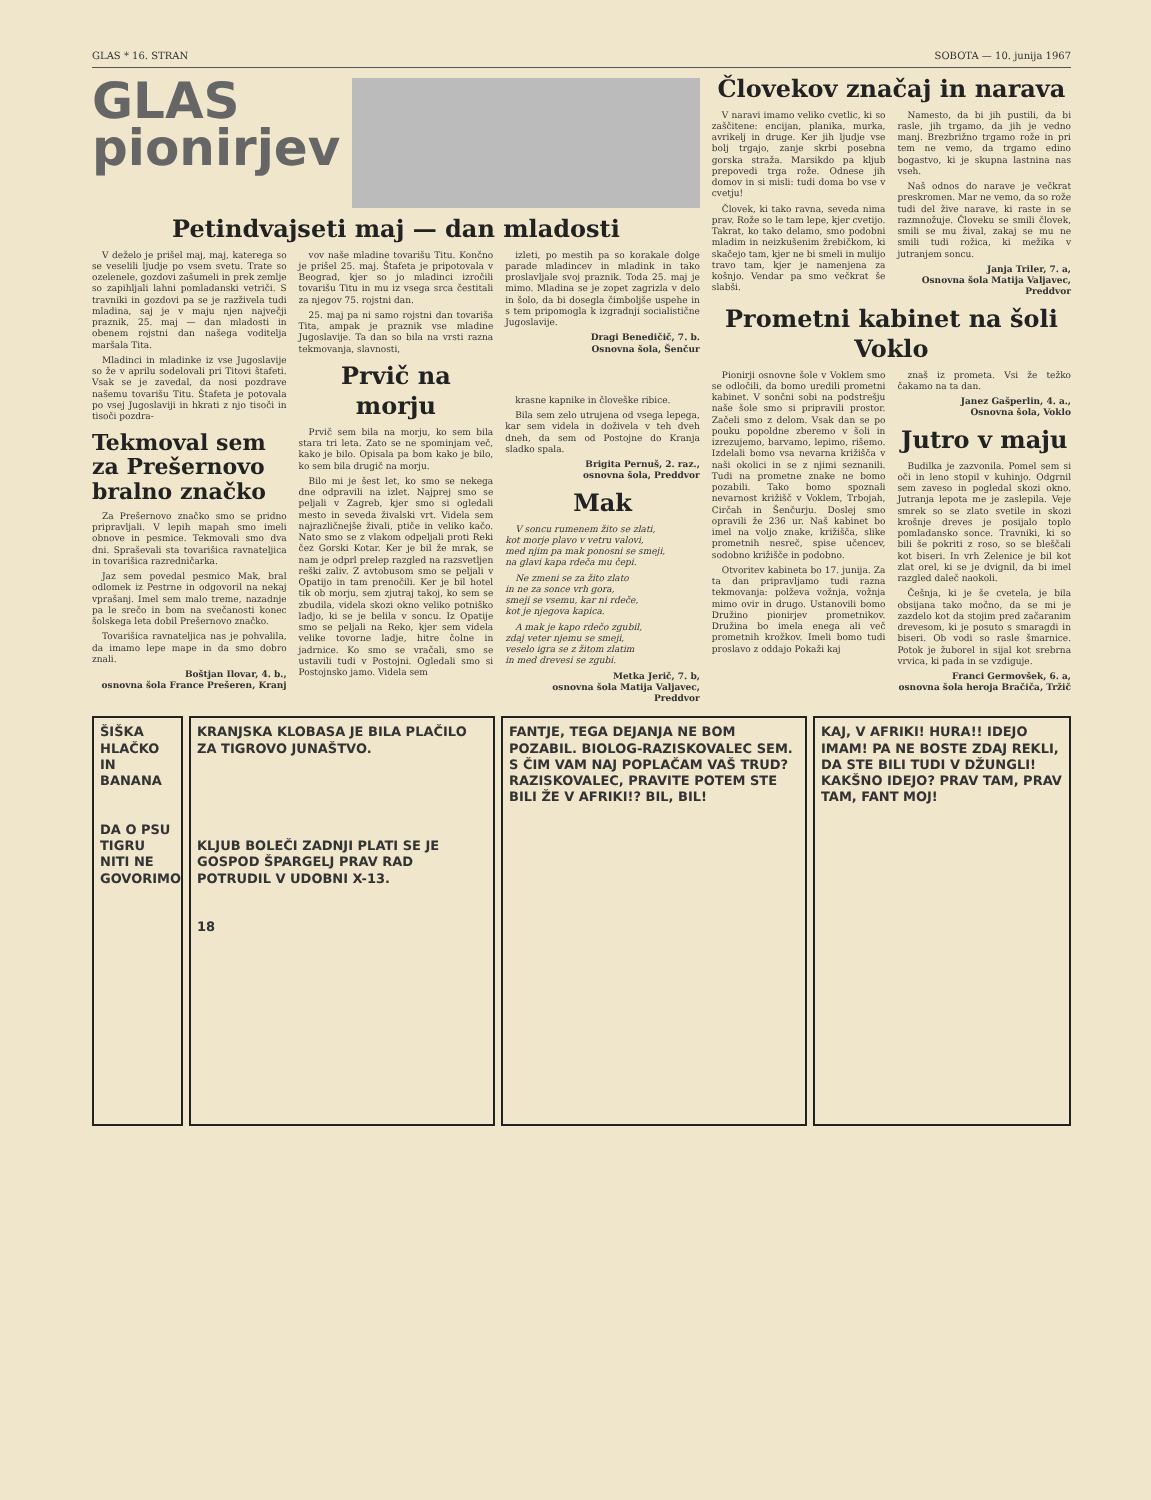GLAS * 16. STRAN SOBOTA — 10. junija 1967
GLAS
pionirjev
Petindvajseti maj — dan mladosti
V deželo je prišel maj, maj, katerega so se veselili ljudje po vsem svetu. Trate so ozelenele, gozdovi zašumeli in prek zemlje so zapihljali lahni pomladanski vetriči. S travniki in gozdovi pa se je razživela tudi mladina, saj je v maju njen največji praznik, 25. maj — dan mladosti in obenem rojstni dan našega voditelja maršala Tita.
Mladinci in mladinke iz vse Jugoslavije so že v aprilu sodelovali pri Titovi štafeti. Vsak se je zavedal, da nosi pozdrave našemu tovarišu Titu. Štafeta je potovala po vsej Jugoslaviji in hkrati z njo tisoči in tisoči pozdra-
Tekmoval sem za Prešernovo bralno značko
Za Prešernovo značko smo se pridno pripravljali. V lepih mapah smo imeli obnove in pesmice. Tekmovali smo dva dni. Spraševali sta tovarišica ravnateljica in tovarišica razredničarka.
Jaz sem povedal pesmico Mak, bral odlomek iz Pestrne in odgovoril na nekaj vprašanj. Imel sem malo treme, nazadnje pa le srečo in bom na svečanosti konec šolskega leta dobil Prešernovo značko.
Tovarišica ravnateljica nas je pohvalila, da imamo lepe mape in da smo dobro znali.
Boštjan Ilovar, 4. b.,
osnovna šola France Prešeren, Kranj
vov naše mladine tovarišu Titu. Končno je prišel 25. maj. Štafeta je pripotovala v Beograd, kjer so jo mladinci izročili tovarišu Titu in mu iz vsega srca čestitali za njegov 75. rojstni dan.
25. maj pa ni samo rojstni dan tovariša Tita, ampak je praznik vse mladine Jugoslavije. Ta dan so bila na vrsti razna tekmovanja, slavnosti,
Prvič na morju
Prvič sem bila na morju, ko sem bila stara tri leta. Zato se ne spominjam več, kako je bilo. Opisala pa bom kako je bilo, ko sem bila drugič na morju.
Bilo mi je šest let, ko smo se nekega dne odpravili na izlet. Najprej smo se peljali v Zagreb, kjer smo si ogledali mesto in seveda živalski vrt. Videla sem najrazličnejše živali, ptiče in veliko kačo. Nato smo se z vlakom odpeljali proti Reki čez Gorski Kotar. Ker je bil že mrak, se nam je odprl prelep razgled na razsvetljen reški zaliv. Z avtobusom smo se peljali v Opatijo in tam prenočili. Ker je bil hotel tik ob morju, sem zjutraj takoj, ko sem se zbudila, videla skozi okno veliko potniško ladjo, ki se je belila v soncu. Iz Opatije smo se peljali na Reko, kjer sem videla velike tovorne ladje, hitre čolne in jadrnice. Ko smo se vračali, smo se ustavili tudi v Postojni. Ogledali smo si Postojnsko jamo. Videla sem
izleti, po mestih pa so korakale dolge parade mladincev in mladink in tako proslavljale svoj praznik. Toda 25. maj je mimo. Mladina se je zopet zagrizla v delo in šolo, da bi dosegla čimboljše uspehe in s tem pripomogla k izgradnji socialistične Jugoslavije.
Dragi Benedičič, 7. b.
Osnovna šola, Šenčur
krasne kapnike in človeške ribice.
Bila sem zelo utrujena od vsega lepega, kar sem videla in doživela v teh dveh dneh, da sem od Postojne do Kranja sladko spala.
Brigita Pernuš, 2. raz.,
osnovna šola, Preddvor
Mak
V soncu rumenem žito se zlati,
kot morje plavo v vetru valovi,
med njim pa mak ponosni se smeji,
na glavi kapa rdeča mu čepi.
Ne zmeni se za žito zlato
in ne za sonce vrh gora,
smeji se vsemu, kar ni rdeče,
kot je njegova kapica.
A mak je kapo rdečo zgubil,
zdaj veter njemu se smeji,
veselo igra se z žitom zlatim
in med drevesi se zgubi.
Metka Jerič, 7. b,
osnovna šola Matija Valjavec, Preddvor
Človekov značaj in narava
V naravi imamo veliko cvetlic, ki so zaščitene: encijan, planika, murka, avrikelj in druge. Ker jih ljudje vse bolj trgajo, zanje skrbi posebna gorska straža. Marsikdo pa kljub prepovedi trga rože. Odnese jih domov in si misli: tudi doma bo vse v cvetju!
Človek, ki tako ravna, seveda nima prav. Rože so le tam lepe, kjer cvetijo. Takrat, ko tako delamo, smo podobni mladim in neizkušenim žrebičkom, ki skačejo tam, kjer ne bi smeli in mulijo travo tam, kjer je namenjena za košnjo. Vendar pa smo večkrat še slabši.
Namesto, da bi jih pustili, da bi rasle, jih trgamo, da jih je vedno manj. Brezbrižno trgamo rože in pri tem ne vemo, da trgamo edino bogastvo, ki je skupna lastnina nas vseh.
Naš odnos do narave je večkrat preskromen. Mar ne vemo, da so rože tudi del žive narave, ki raste in se razmnožuje. Človeku se smili človek, smili se mu žival, zakaj se mu ne smili tudi rožica, ki mežika v jutranjem soncu.
Janja Triler, 7. a,
Osnovna šola Matija Valjavec, Preddvor
Prometni kabinet na šoli Voklo
Pionirji osnovne šole v Voklem smo se odločili, da bomo uredili prometni kabinet. V sončni sobi na podstrešju naše šole smo si pripravili prostor. Začeli smo z delom. Vsak dan se po pouku popoldne zberemo v šoli in izrezujemo, barvamo, lepimo, rišemo. Izdelali bomo vsa nevarna križišča v naši okolici in se z njimi seznanili. Tudi na prometne znake ne bomo pozabili. Tako bomo spoznali nevarnost križišč v Voklem, Trbojah, Cirčah in Šenčurju. Doslej smo opravili že 236 ur. Naš kabinet bo imel na voljo znake, križišča, slike prometnih nesreč, spise učencev, sodobno križišče in podobno.
Otvoritev kabineta bo 17. junija. Za ta dan pripravljamo tudi razna tekmovanja: polževa vožnja, vožnja mimo ovir in drugo. Ustanovili bomo Družino pionirjev prometnikov. Družina bo imela enega ali več prometnih krožkov. Imeli bomo tudi proslavo z oddajo Pokaži kaj
znaš iz prometa. Vsi že težko čakamo na ta dan.
Janez Gašperlin, 4. a.,
Osnovna šola, Voklo
Jutro v maju
Budilka je zazvonila. Pomel sem si oči in leno stopil v kuhinjo. Odgrnil sem zaveso in pogledal skozi okno. Jutranja lepota me je zaslepila. Veje smrek so se zlato svetile in skozi krošnje dreves je posijalo toplo pomladansko sonce. Travniki, ki so bili še pokriti z roso, so se bleščali kot biseri. In vrh Zelenice je bil kot zlat orel, ki se je dvignil, da bi imel razgled daleč naokoli.
Češnja, ki je še cvetela, je bila obsijana tako močno, da se mi je zazdelo kot da stojim pred začaranim drevesom, ki je posuto s smaragdi in biseri. Ob vodi so rasle šmarnice. Potok je žuborel in sijal kot srebrna vrvica, ki pada in se vzdiguje.
Franci Germovšek, 6. a,
osnovna šola heroja Bračiča, Tržič
ŠIŠKA HLAČKO IN BANANA
DA O PSU TIGRU NITI NE GOVORIMO
KRANJSKA KLOBASA JE BILA PLAČILO ZA TIGROVO JUNAŠTVO.
KLJUB BOLEČI ZADNJI PLATI SE JE GOSPOD ŠPARGELJ PRAV RAD POTRUDIL V UDOBNI X-13.
18
FANTJE, TEGA DEJANJA NE BOM POZABIL. BIOLOG-RAZISKOVALEC SEM. S ČIM VAM NAJ POPLAČAM VAŠ TRUD? RAZISKOVALEC, PRAVITE POTEM STE BILI ŽE V AFRIKI!? BIL, BIL!
KAJ, V AFRIKI! HURA!! IDEJO IMAM! PA NE BOSTE ZDAJ REKLI, DA STE BILI TUDI V DŽUNGLI! KAKŠNO IDEJO? PRAV TAM, PRAV TAM, FANT MOJ!